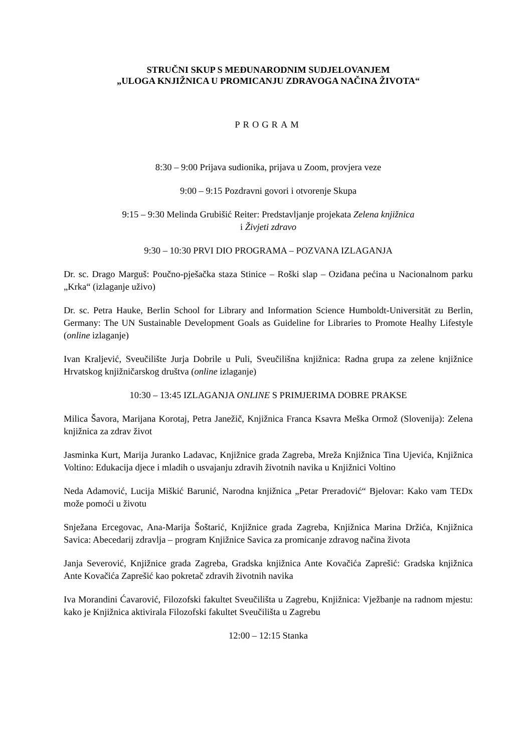STRUČNI SKUP S MEĐUNARODNIM SUDJELOVANJEM
„ULOGA KNJIŽNICA U PROMICANJU ZDRAVOGA NAČINA ŽIVOTA“
PROGRAM
8:30 – 9:00 Prijava sudionika, prijava u Zoom, provjera veze
9:00 – 9:15 Pozdravni govori i otvorenje Skupa
9:15 – 9:30 Melinda Grubišić Reiter: Predstavljanje projekata Zelena knjižnica
i Živjeti zdravo
9:30 – 10:30 PRVI DIO PROGRAMA – POZVANA IZLAGANJA
Dr. sc. Drago Marguš: Poučno-pješačka staza Stinice – Roški slap – Oziđana pećina u Nacionalnom parku „Krka“ (izlaganje uživo)
Dr. sc. Petra Hauke, Berlin School for Library and Information Science Humboldt-Universität zu Berlin, Germany: The UN Sustainable Development Goals as Guideline for Libraries to Promote Healhy Lifestyle (online izlaganje)
Ivan Kraljević, Sveučilište Jurja Dobrile u Puli, Sveučilišna knjižnica: Radna grupa za zelene knjižnice Hrvatskog knjižničarskog društva (online izlaganje)
10:30 – 13:45 IZLAGANJA ONLINE S PRIMJERIMA DOBRE PRAKSE
Milica Šavora, Marijana Korotaj, Petra Janežič, Knjižnica Franca Ksavra Meška Ormož (Slovenija): Zelena knjižnica za zdrav život
Jasminka Kurt, Marija Juranko Ladavac, Knjižnice grada Zagreba, Mreža Knjižnica Tina Ujevića, Knjižnica Voltino: Edukacija djece i mladih o usvajanju zdravih životnih navika u Knjižnici Voltino
Neda Adamović, Lucija Miškić Barunić, Narodna knjižnica „Petar Preradović“ Bjelovar: Kako vam TEDx može pomoći u životu
Snježana Ercegovac, Ana-Marija Šoštarić, Knjižnice grada Zagreba, Knjižnica Marina Držića, Knjižnica Savica: Abecedarij zdravlja – program Knjižnice Savica za promicanje zdravog načina života
Janja Severović, Knjižnice grada Zagreba, Gradska knjižnica Ante Kovačića Zaprešić: Gradska knjižnica Ante Kovačića Zaprešić kao pokretač zdravih životnih navika
Iva Morandini Ćavarović, Filozofski fakultet Sveučilišta u Zagrebu, Knjižnica: Vježbanje na radnom mjestu: kako je Knjižnica aktivirala Filozofski fakultet Sveučilišta u Zagrebu
12:00 – 12:15 Stanka